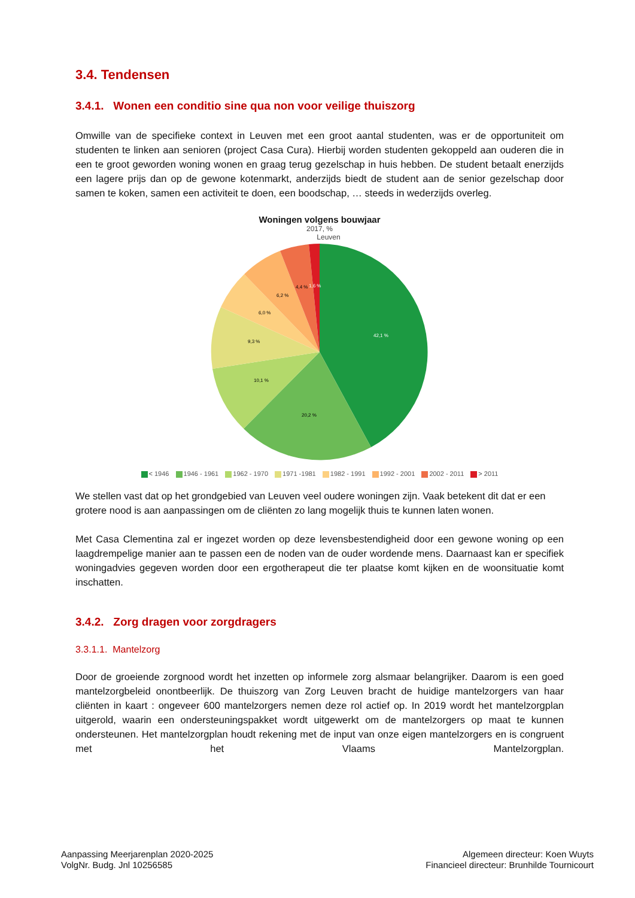3.4. Tendensen
3.4.1. Wonen een conditio sine qua non voor veilige thuiszorg
Omwille van de specifieke context in Leuven met een groot aantal studenten, was er de opportuniteit om studenten te linken aan senioren (project Casa Cura). Hierbij worden studenten gekoppeld aan ouderen die in een te groot geworden woning wonen en graag terug gezelschap in huis hebben. De student betaalt enerzijds een lagere prijs dan op de gewone kotenmarkt, anderzijds biedt de student aan de senior gezelschap door samen te koken, samen een activiteit te doen, een boodschap, … steeds in wederzijds overleg.
Woningen volgens bouwjaar
2017, %
Leuven
42,1 %
20,2 %
10,1 %
9,3 %
6,0 %
6,2 %
4,4 %
1,6 %
< 1946 1946 - 1961 1962 - 1970 1971 -1981 1982 - 1991 1992 - 2001 2002 - 2011 > 2011
We stellen vast dat op het grondgebied van Leuven veel oudere woningen zijn. Vaak betekent dit dat er een grotere nood is aan aanpassingen om de cliënten zo lang mogelijk thuis te kunnen laten wonen.
Met Casa Clementina zal er ingezet worden op deze levensbestendigheid door een gewone woning op een laagdrempelige manier aan te passen een de noden van de ouder wordende mens. Daarnaast kan er specifiek woningadvies gegeven worden door een ergotherapeut die ter plaatse komt kijken en de woonsituatie komt inschatten.
3.4.2. Zorg dragen voor zorgdragers
3.3.1.1. Mantelzorg
Door de groeiende zorgnood wordt het inzetten op informele zorg alsmaar belangrijker. Daarom is een goed mantelzorgbeleid onontbeerlijk. De thuiszorg van Zorg Leuven bracht de huidige mantelzorgers van haar cliënten in kaart : ongeveer 600 mantelzorgers nemen deze rol actief op. In 2019 wordt het mantelzorgplan uitgerold, waarin een ondersteuningspakket wordt uitgewerkt om de mantelzorgers op maat te kunnen ondersteunen. Het mantelzorgplan houdt rekening met de input van onze eigen mantelzorgers en is congruent met het Vlaams Mantelzorgplan.
Aanpassing Meerjarenplan 2020-2025
VolgNr. Budg. Jnl 10256585
Algemeen directeur: Koen Wuyts
Financieel directeur: Brunhilde Tournicourt